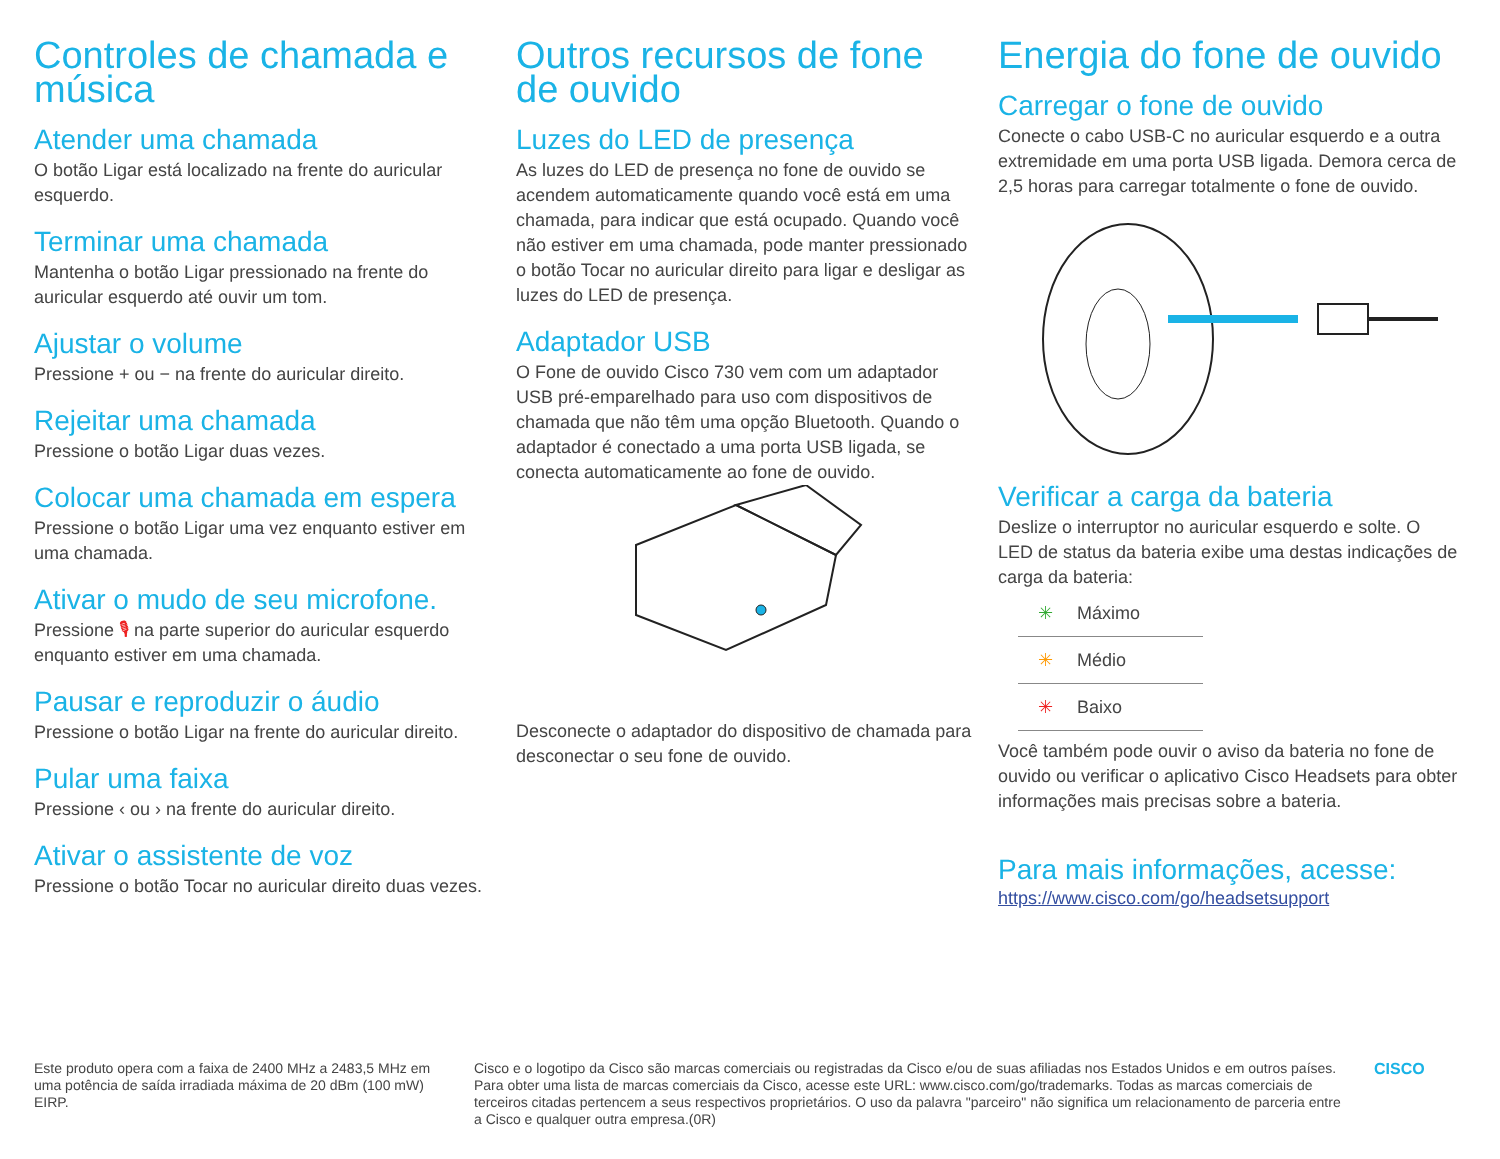Controles de chamada e música
Atender uma chamada
O botão Ligar está localizado na frente do auricular esquerdo.
Terminar uma chamada
Mantenha o botão Ligar pressionado na frente do auricular esquerdo até ouvir um tom.
Ajustar o volume
Pressione + ou − na frente do auricular direito.
Rejeitar uma chamada
Pressione o botão Ligar duas vezes.
Colocar uma chamada em espera
Pressione o botão Ligar uma vez enquanto estiver em uma chamada.
Ativar o mudo de seu microfone.
Pressione 🎙 na parte superior do auricular esquerdo enquanto estiver em uma chamada.
Pausar e reproduzir o áudio
Pressione o botão Ligar na frente do auricular direito.
Pular uma faixa
Pressione ‹ ou › na frente do auricular direito.
Ativar o assistente de voz
Pressione o botão Tocar no auricular direito duas vezes.
Outros recursos de fone de ouvido
Luzes do LED de presença
As luzes do LED de presença no fone de ouvido se acendem automaticamente quando você está em uma chamada, para indicar que está ocupado. Quando você não estiver em uma chamada, pode manter pressionado o botão Tocar no auricular direito para ligar e desligar as luzes do LED de presença.
Adaptador USB
O Fone de ouvido Cisco 730 vem com um adaptador USB pré-emparelhado para uso com dispositivos de chamada que não têm uma opção Bluetooth. Quando o adaptador é conectado a uma porta USB ligada, se conecta automaticamente ao fone de ouvido.
Desconecte o adaptador do dispositivo de chamada para desconectar o seu fone de ouvido.
Energia do fone de ouvido
Carregar o fone de ouvido
Conecte o cabo USB-C no auricular esquerdo e a outra extremidade em uma porta USB ligada. Demora cerca de 2,5 horas para carregar totalmente o fone de ouvido.
Verificar a carga da bateria
Deslize o interruptor no auricular esquerdo e solte. O LED de status da bateria exibe uma destas indicações de carga da bateria:
✳ Máximo
✳ Médio
✳ Baixo
Você também pode ouvir o aviso da bateria no fone de ouvido ou verificar o aplicativo Cisco Headsets para obter informações mais precisas sobre a bateria.
Para mais informações, acesse:
https://www.cisco.com/go/headsetsupport
Este produto opera com a faixa de 2400 MHz a 2483,5 MHz em uma potência de saída irradiada máxima de 20 dBm (100 mW) EIRP.
Cisco e o logotipo da Cisco são marcas comerciais ou registradas da Cisco e/ou de suas afiliadas nos Estados Unidos e em outros países. Para obter uma lista de marcas comerciais da Cisco, acesse este URL: www.cisco.com/go/trademarks. Todas as marcas comerciais de terceiros citadas pertencem a seus respectivos proprietários. O uso da palavra "parceiro" não significa um relacionamento de parceria entre a Cisco e qualquer outra empresa.(0R)
CISCO